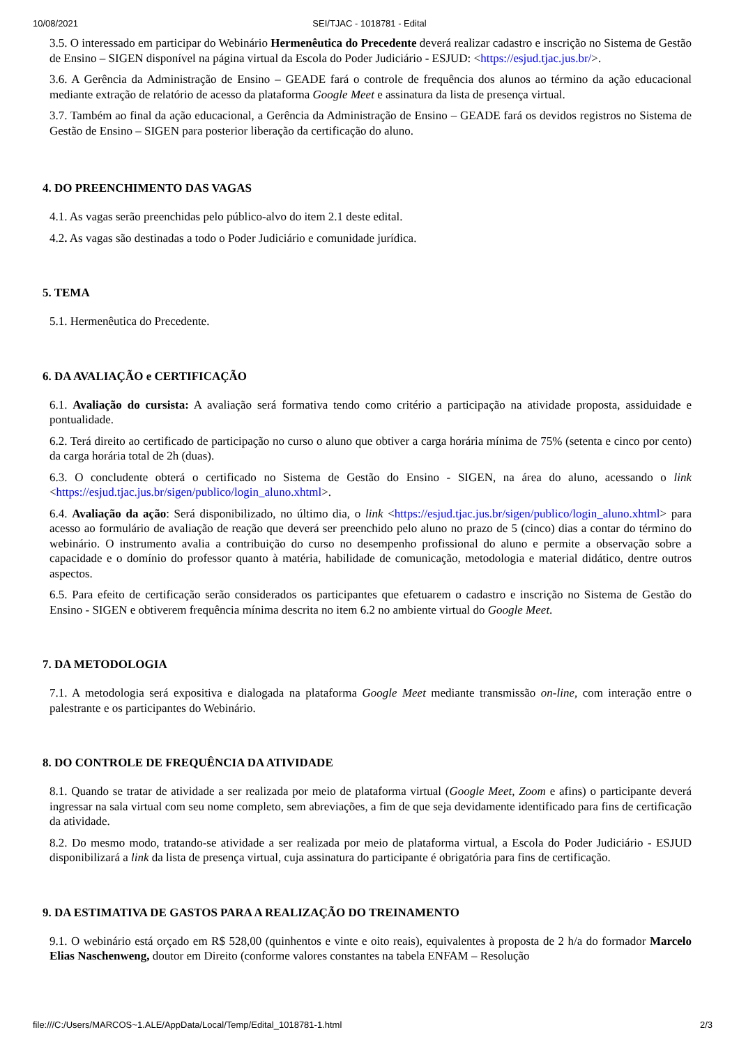10/08/2021 SEI/TJAC - 1018781 - Edital
3.5. O interessado em participar do Webinário Hermenêutica do Precedente deverá realizar cadastro e inscrição no Sistema de Gestão de Ensino – SIGEN disponível na página virtual da Escola do Poder Judiciário - ESJUD: <https://esjud.tjac.jus.br/>.
3.6. A Gerência da Administração de Ensino – GEADE fará o controle de frequência dos alunos ao término da ação educacional mediante extração de relatório de acesso da plataforma Google Meet e assinatura da lista de presença virtual.
3.7. Também ao final da ação educacional, a Gerência da Administração de Ensino – GEADE fará os devidos registros no Sistema de Gestão de Ensino – SIGEN para posterior liberação da certificação do aluno.
4. DO PREENCHIMENTO DAS VAGAS
4.1. As vagas serão preenchidas pelo público-alvo do item 2.1 deste edital.
4.2. As vagas são destinadas a todo o Poder Judiciário e comunidade jurídica.
5. TEMA
5.1. Hermenêutica do Precedente.
6. DA AVALIAÇÃO e CERTIFICAÇÃO
6.1. Avaliação do cursista: A avaliação será formativa tendo como critério a participação na atividade proposta, assiduidade e pontualidade.
6.2. Terá direito ao certificado de participação no curso o aluno que obtiver a carga horária mínima de 75% (setenta e cinco por cento) da carga horária total de 2h (duas).
6.3. O concludente obterá o certificado no Sistema de Gestão do Ensino - SIGEN, na área do aluno, acessando o link <https://esjud.tjac.jus.br/sigen/publico/login_aluno.xhtml>.
6.4. Avaliação da ação: Será disponibilizado, no último dia, o link <https://esjud.tjac.jus.br/sigen/publico/login_aluno.xhtml> para acesso ao formulário de avaliação de reação que deverá ser preenchido pelo aluno no prazo de 5 (cinco) dias a contar do término do webinário. O instrumento avalia a contribuição do curso no desempenho profissional do aluno e permite a observação sobre a capacidade e o domínio do professor quanto à matéria, habilidade de comunicação, metodologia e material didático, dentre outros aspectos.
6.5. Para efeito de certificação serão considerados os participantes que efetuarem o cadastro e inscrição no Sistema de Gestão do Ensino - SIGEN e obtiverem frequência mínima descrita no item 6.2 no ambiente virtual do Google Meet.
7. DA METODOLOGIA
7.1. A metodologia será expositiva e dialogada na plataforma Google Meet mediante transmissão on-line, com interação entre o palestrante e os participantes do Webinário.
8. DO CONTROLE DE FREQUÊNCIA DA ATIVIDADE
8.1. Quando se tratar de atividade a ser realizada por meio de plataforma virtual (Google Meet, Zoom e afins) o participante deverá ingressar na sala virtual com seu nome completo, sem abreviações, a fim de que seja devidamente identificado para fins de certificação da atividade.
8.2. Do mesmo modo, tratando-se atividade a ser realizada por meio de plataforma virtual, a Escola do Poder Judiciário - ESJUD disponibilizará a link da lista de presença virtual, cuja assinatura do participante é obrigatória para fins de certificação.
9. DA ESTIMATIVA DE GASTOS PARA A REALIZAÇÃO DO TREINAMENTO
9.1. O webinário está orçado em R$ 528,00 (quinhentos e vinte e oito reais), equivalentes à proposta de 2 h/a do formador Marcelo Elias Naschenweng, doutor em Direito (conforme valores constantes na tabela ENFAM – Resolução
file:///C:/Users/MARCOS~1.ALE/AppData/Local/Temp/Edital_1018781-1.html 2/3